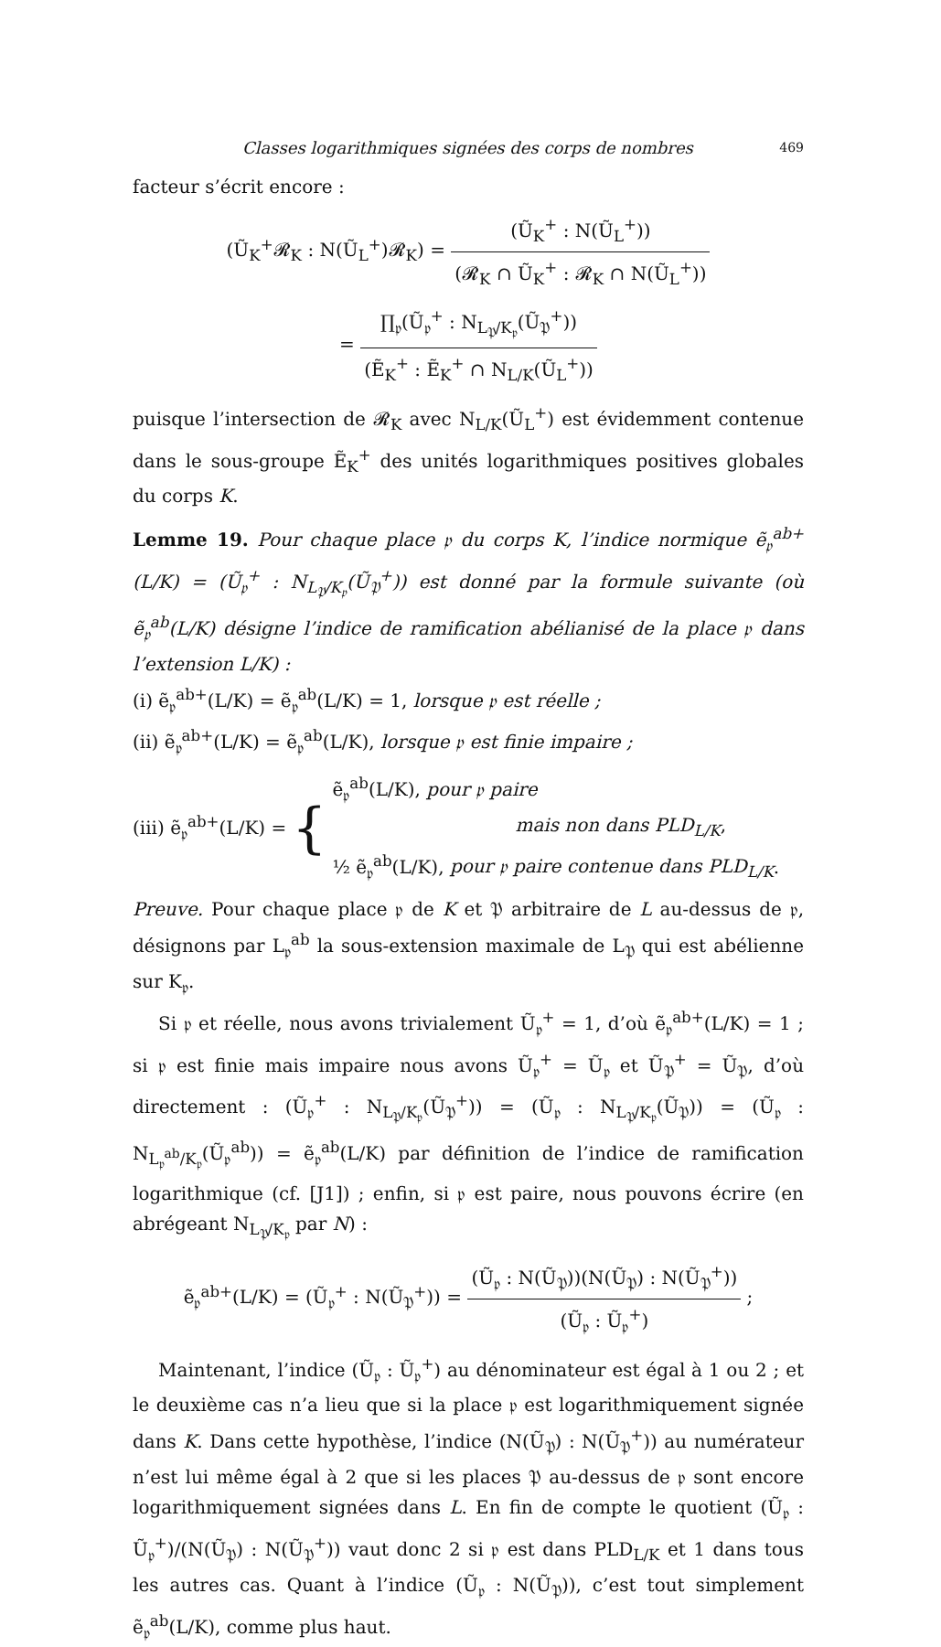Classes logarithmiques signées des corps de nombres 469
facteur s’écrit encore :
(Ũ<sub>K</sub><sup>+</sup>𝓡<sub>K</sub> : N(Ũ<sub>L</sub><sup>+</sup>)𝓡<sub>K</sub>) = (Ũ<sub>K</sub><sup>+</sup> : N(Ũ<sub>L</sub><sup>+</sup>)) (𝓡<sub>K</sub> ∩ Ũ<sub>K</sub><sup>+</sup> : 𝓡<sub>K</sub> ∩ N(Ũ<sub>L</sub><sup>+</sup>))
= ∏<sub>𝔭</sub>(Ũ<sub>𝔭</sub><sup>+</sup> : N<sub>L<sub>𝔓</sub>/K<sub>𝔭</sub></sub>(Ũ<sub>𝔓</sub><sup>+</sup>)) (Ẽ<sub>K</sub><sup>+</sup> : Ẽ<sub>K</sub><sup>+</sup> ∩ N<sub>L/K</sub>(Ũ<sub>L</sub><sup>+</sup>))
puisque l’intersection de 𝓡<sub>K</sub> avec N<sub>L/K</sub>(Ũ<sub>L</sub><sup>+</sup>) est évidemment contenue dans le sous-groupe Ẽ<sub>K</sub><sup>+</sup> des unités logarithmiques positives globales du corps K.
Lemme 19. Pour chaque place 𝔭 du corps K, l’indice normique ẽ<sub>𝔭</sub><sup>ab+</sup>(L/K) = (Ũ<sub>𝔭</sub><sup>+</sup> : N<sub>L<sub>𝔓</sub>/K<sub>𝔭</sub></sub>(Ũ<sub>𝔓</sub><sup>+</sup>)) est donné par la formule suivante (où ẽ<sub>𝔭</sub><sup>ab</sup>(L/K) désigne l’indice de ramification abélianisé de la place 𝔭 dans l’extension L/K) :
(i) ẽ<sub>𝔭</sub><sup>ab+</sup>(L/K) = ẽ<sub>𝔭</sub><sup>ab</sup>(L/K) = 1, lorsque 𝔭 est réelle ;
(ii) ẽ<sub>𝔭</sub><sup>ab+</sup>(L/K) = ẽ<sub>𝔭</sub><sup>ab</sup>(L/K), lorsque 𝔭 est finie impaire ;
(iii) ẽ<sub>𝔭</sub><sup>ab+</sup>(L/K) =
{
ẽ<sub>𝔭</sub><sup>ab</sup>(L/K), pour 𝔭 paire
mais non dans PLD<sub>L/K</sub>,
½ ẽ<sub>𝔭</sub><sup>ab</sup>(L/K), pour 𝔭 paire contenue dans PLD<sub>L/K</sub>.
Preuve. Pour chaque place 𝔭 de K et 𝔓 arbitraire de L au-dessus de 𝔭, désignons par L<sub>𝔭</sub><sup>ab</sup> la sous-extension maximale de L<sub>𝔓</sub> qui est abélienne sur K<sub>𝔭</sub>.
Si 𝔭 et réelle, nous avons trivialement Ũ<sub>𝔭</sub><sup>+</sup> = 1, d’où ẽ<sub>𝔭</sub><sup>ab+</sup>(L/K) = 1 ; si 𝔭 est finie mais impaire nous avons Ũ<sub>𝔭</sub><sup>+</sup> = Ũ<sub>𝔭</sub> et Ũ<sub>𝔓</sub><sup>+</sup> = Ũ<sub>𝔓</sub>, d’où directement : (Ũ<sub>𝔭</sub><sup>+</sup> : N<sub>L<sub>𝔓</sub>/K<sub>𝔭</sub></sub>(Ũ<sub>𝔓</sub><sup>+</sup>)) = (Ũ<sub>𝔭</sub> : N<sub>L<sub>𝔓</sub>/K<sub>𝔭</sub></sub>(Ũ<sub>𝔓</sub>)) = (Ũ<sub>𝔭</sub> : N<sub>L<sub>𝔭</sub><sup>ab</sup>/K<sub>𝔭</sub></sub>(Ũ<sub>𝔭</sub><sup>ab</sup>)) = ẽ<sub>𝔭</sub><sup>ab</sup>(L/K) par définition de l’indice de ramification logarithmique (cf. [J1]) ; enfin, si 𝔭 est paire, nous pouvons écrire (en abrégeant N<sub>L<sub>𝔓</sub>/K<sub>𝔭</sub></sub> par N) :
ẽ<sub>𝔭</sub><sup>ab+</sup>(L/K) = (Ũ<sub>𝔭</sub><sup>+</sup> : N(Ũ<sub>𝔓</sub><sup>+</sup>)) = (Ũ<sub>𝔭</sub> : N(Ũ<sub>𝔓</sub>))(N(Ũ<sub>𝔓</sub>) : N(Ũ<sub>𝔓</sub><sup>+</sup>)) (Ũ<sub>𝔭</sub> : Ũ<sub>𝔭</sub><sup>+</sup>) ;
Maintenant, l’indice (Ũ<sub>𝔭</sub> : Ũ<sub>𝔭</sub><sup>+</sup>) au dénominateur est égal à 1 ou 2 ; et le deuxième cas n’a lieu que si la place 𝔭 est logarithmiquement signée dans K. Dans cette hypothèse, l’indice (N(Ũ<sub>𝔓</sub>) : N(Ũ<sub>𝔓</sub><sup>+</sup>)) au numérateur n’est lui même égal à 2 que si les places 𝔓 au-dessus de 𝔭 sont encore logarithmiquement signées dans L. En fin de compte le quotient (Ũ<sub>𝔭</sub> : Ũ<sub>𝔭</sub><sup>+</sup>)/(N(Ũ<sub>𝔓</sub>) : N(Ũ<sub>𝔓</sub><sup>+</sup>)) vaut donc 2 si 𝔭 est dans PLD<sub>L/K</sub> et 1 dans tous les autres cas. Quant à l’indice (Ũ<sub>𝔭</sub> : N(Ũ<sub>𝔓</sub>)), c’est tout simplement ẽ<sub>𝔭</sub><sup>ab</sup>(L/K), comme plus haut.